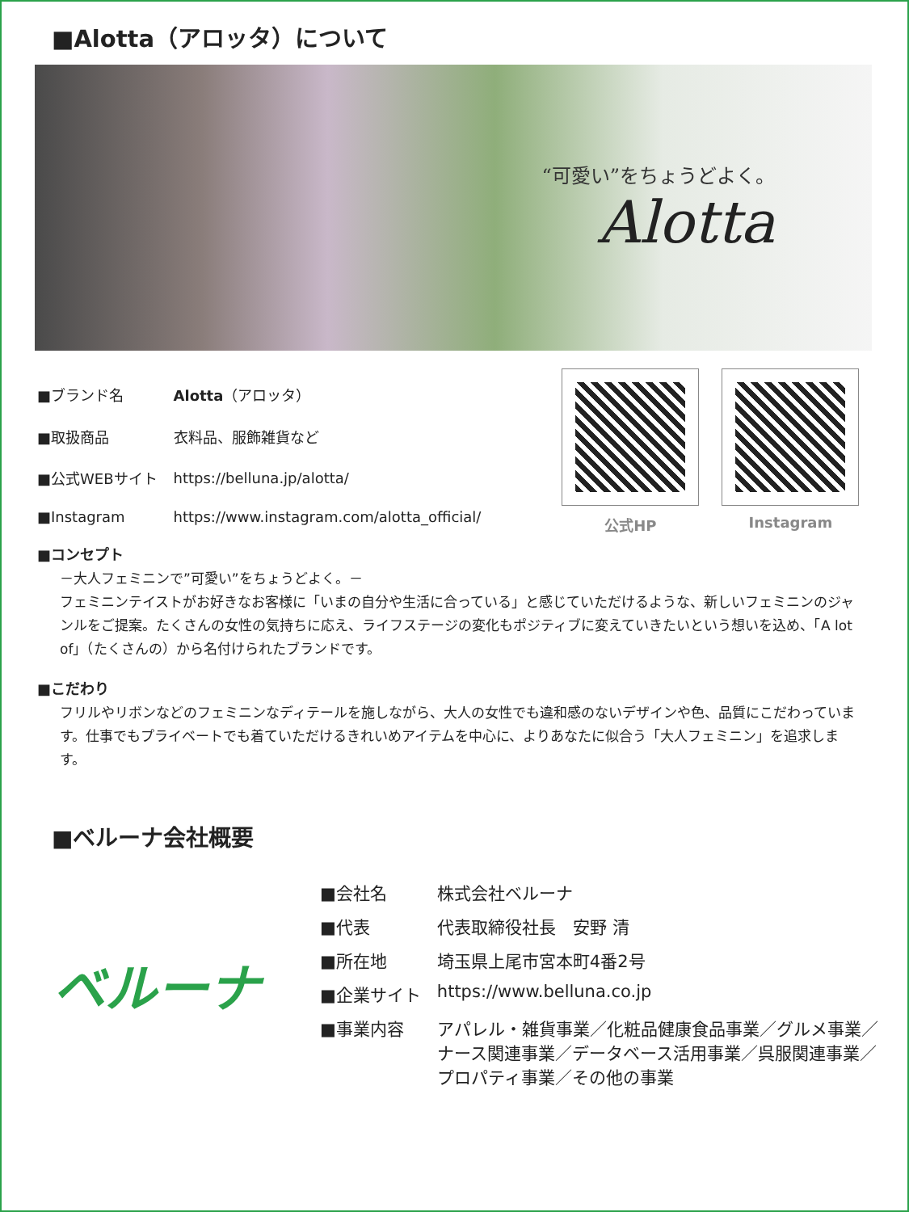■Alotta（アロッタ）について
“可愛い”をちょうどよく。
Alotta
| ■ブランド名 | Alotta （アロッタ） |
| ■取扱商品 | 衣料品、服飾雑貨など |
| ■公式WEBサイト | https://belluna.jp/alotta/ |
| ■Instagram | https://www.instagram.com/alotta_official/ |
公式HP Instagram
■コンセプト
－大人フェミニンで”可愛い”をちょうどよく。－
フェミニンテイストがお好きなお客様に「いまの自分や生活に合っている」と感じていただけるような、新しいフェミニンのジャンルをご提案。たくさんの女性の気持ちに応え、ライフステージの変化もポジティブに変えていきたいという想いを込め、「A lot of」（たくさんの）から名付けられたブランドです。
■こだわり
フリルやリボンなどのフェミニンなディテールを施しながら、大人の女性でも違和感のないデザインや色、品質にこだわっています。仕事でもプライベートでも着ていただけるきれいめアイテムを中心に、よりあなたに似合う「大人フェミニン」を追求します。
■ベルーナ会社概要
ベルーナ
| ■会社名 | 株式会社ベルーナ |
| ■代表 | 代表取締役社長 安野 清 |
| ■所在地 | 埼玉県上尾市宮本町4番2号 |
| ■企業サイト | https://www.belluna.co.jp |
| ■事業内容 | アパレル・雑貨事業／化粧品健康食品事業／グルメ事業／ ナース関連事業／データベース活用事業／呉服関連事業／ プロパティ事業／その他の事業 |